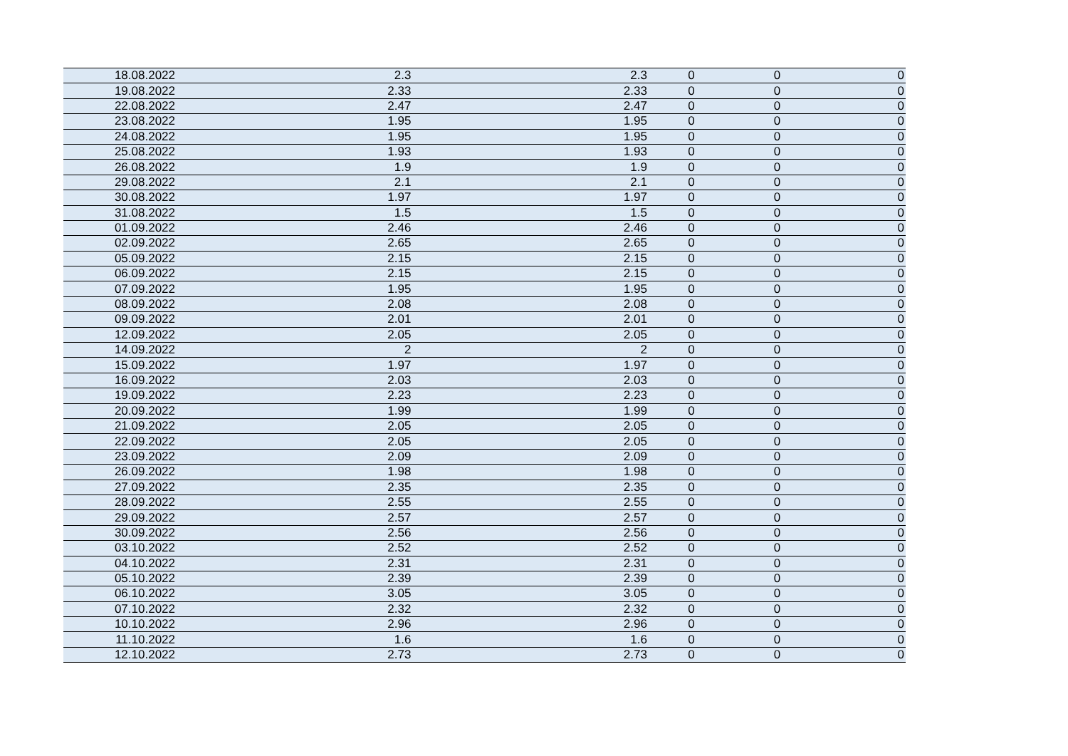| 18.08.2022 | 2.3 | 2.3 | 0 | 0 | 0 |
| 19.08.2022 | 2.33 | 2.33 | 0 | 0 | 0 |
| 22.08.2022 | 2.47 | 2.47 | 0 | 0 | 0 |
| 23.08.2022 | 1.95 | 1.95 | 0 | 0 | 0 |
| 24.08.2022 | 1.95 | 1.95 | 0 | 0 | 0 |
| 25.08.2022 | 1.93 | 1.93 | 0 | 0 | 0 |
| 26.08.2022 | 1.9 | 1.9 | 0 | 0 | 0 |
| 29.08.2022 | 2.1 | 2.1 | 0 | 0 | 0 |
| 30.08.2022 | 1.97 | 1.97 | 0 | 0 | 0 |
| 31.08.2022 | 1.5 | 1.5 | 0 | 0 | 0 |
| 01.09.2022 | 2.46 | 2.46 | 0 | 0 | 0 |
| 02.09.2022 | 2.65 | 2.65 | 0 | 0 | 0 |
| 05.09.2022 | 2.15 | 2.15 | 0 | 0 | 0 |
| 06.09.2022 | 2.15 | 2.15 | 0 | 0 | 0 |
| 07.09.2022 | 1.95 | 1.95 | 0 | 0 | 0 |
| 08.09.2022 | 2.08 | 2.08 | 0 | 0 | 0 |
| 09.09.2022 | 2.01 | 2.01 | 0 | 0 | 0 |
| 12.09.2022 | 2.05 | 2.05 | 0 | 0 | 0 |
| 14.09.2022 | 2 | 2 | 0 | 0 | 0 |
| 15.09.2022 | 1.97 | 1.97 | 0 | 0 | 0 |
| 16.09.2022 | 2.03 | 2.03 | 0 | 0 | 0 |
| 19.09.2022 | 2.23 | 2.23 | 0 | 0 | 0 |
| 20.09.2022 | 1.99 | 1.99 | 0 | 0 | 0 |
| 21.09.2022 | 2.05 | 2.05 | 0 | 0 | 0 |
| 22.09.2022 | 2.05 | 2.05 | 0 | 0 | 0 |
| 23.09.2022 | 2.09 | 2.09 | 0 | 0 | 0 |
| 26.09.2022 | 1.98 | 1.98 | 0 | 0 | 0 |
| 27.09.2022 | 2.35 | 2.35 | 0 | 0 | 0 |
| 28.09.2022 | 2.55 | 2.55 | 0 | 0 | 0 |
| 29.09.2022 | 2.57 | 2.57 | 0 | 0 | 0 |
| 30.09.2022 | 2.56 | 2.56 | 0 | 0 | 0 |
| 03.10.2022 | 2.52 | 2.52 | 0 | 0 | 0 |
| 04.10.2022 | 2.31 | 2.31 | 0 | 0 | 0 |
| 05.10.2022 | 2.39 | 2.39 | 0 | 0 | 0 |
| 06.10.2022 | 3.05 | 3.05 | 0 | 0 | 0 |
| 07.10.2022 | 2.32 | 2.32 | 0 | 0 | 0 |
| 10.10.2022 | 2.96 | 2.96 | 0 | 0 | 0 |
| 11.10.2022 | 1.6 | 1.6 | 0 | 0 | 0 |
| 12.10.2022 | 2.73 | 2.73 | 0 | 0 | 0 |